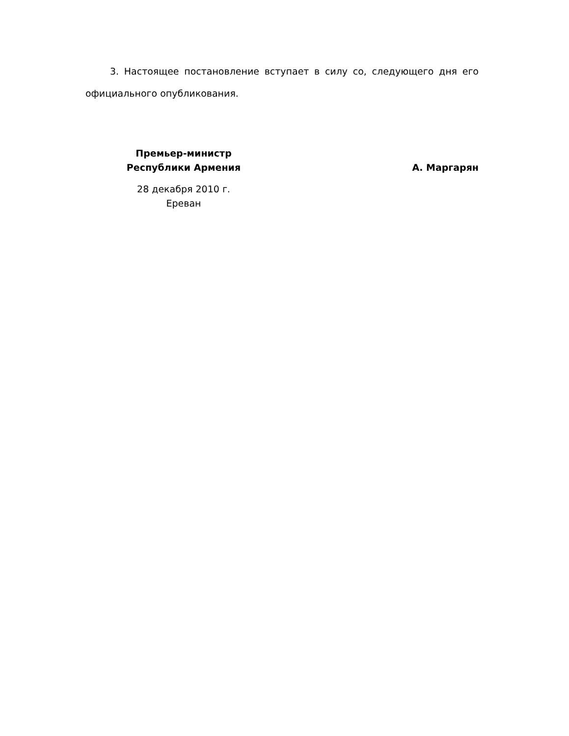3. Настоящее постановление вступает в силу со, следующего дня его официального опубликования.
Премьер-министр
Республики Армения
28 декабря 2010 г.
Ереван
А. Маргарян